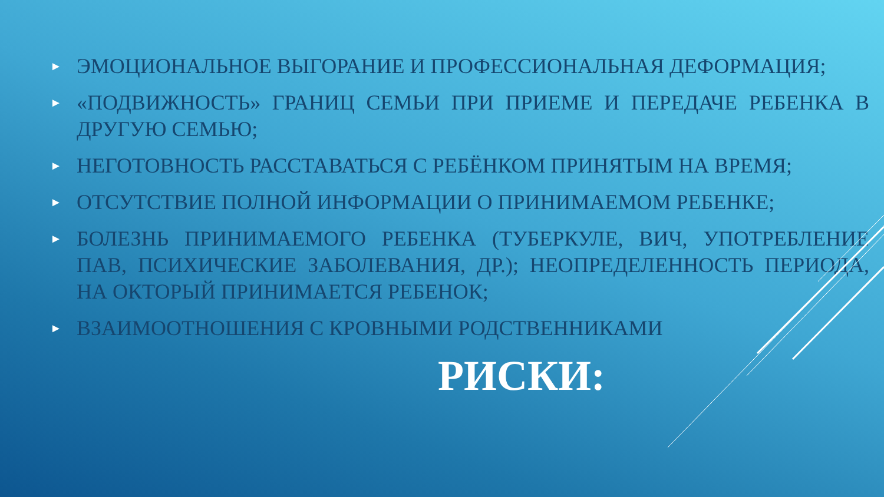► ЭМОЦИОНАЛЬНОЕ ВЫГОРАНИЕ И ПРОФЕССИОНАЛЬНАЯ ДЕФОРМАЦИЯ;
► «ПОДВИЖНОСТЬ» ГРАНИЦ СЕМЬИ ПРИ ПРИЕМЕ И ПЕРЕДАЧЕ РЕБЕНКА В ДРУГУЮ СЕМЬЮ;
► НЕГОТОВНОСТЬ РАССТАВАТЬСЯ С РЕБЁНКОМ ПРИНЯТЫМ НА ВРЕМЯ;
► ОТСУТСТВИЕ ПОЛНОЙ ИНФОРМАЦИИ О ПРИНИМАЕМОМ РЕБЕНКЕ;
► БОЛЕЗНЬ ПРИНИМАЕМОГО РЕБЕНКА (ТУБЕРКУЛЕ, ВИЧ, УПОТРЕБЛЕНИЕ ПАВ, ПСИХИЧЕСКИЕ ЗАБОЛЕВАНИЯ, ДР.); НЕОПРЕДЕЛЕННОСТЬ ПЕРИОДА, НА ОКТОРЫЙ ПРИНИМАЕТСЯ РЕБЕНОК;
► ВЗАИМООТНОШЕНИЯ С КРОВНЫМИ РОДСТВЕННИКАМИ
РИСКИ: